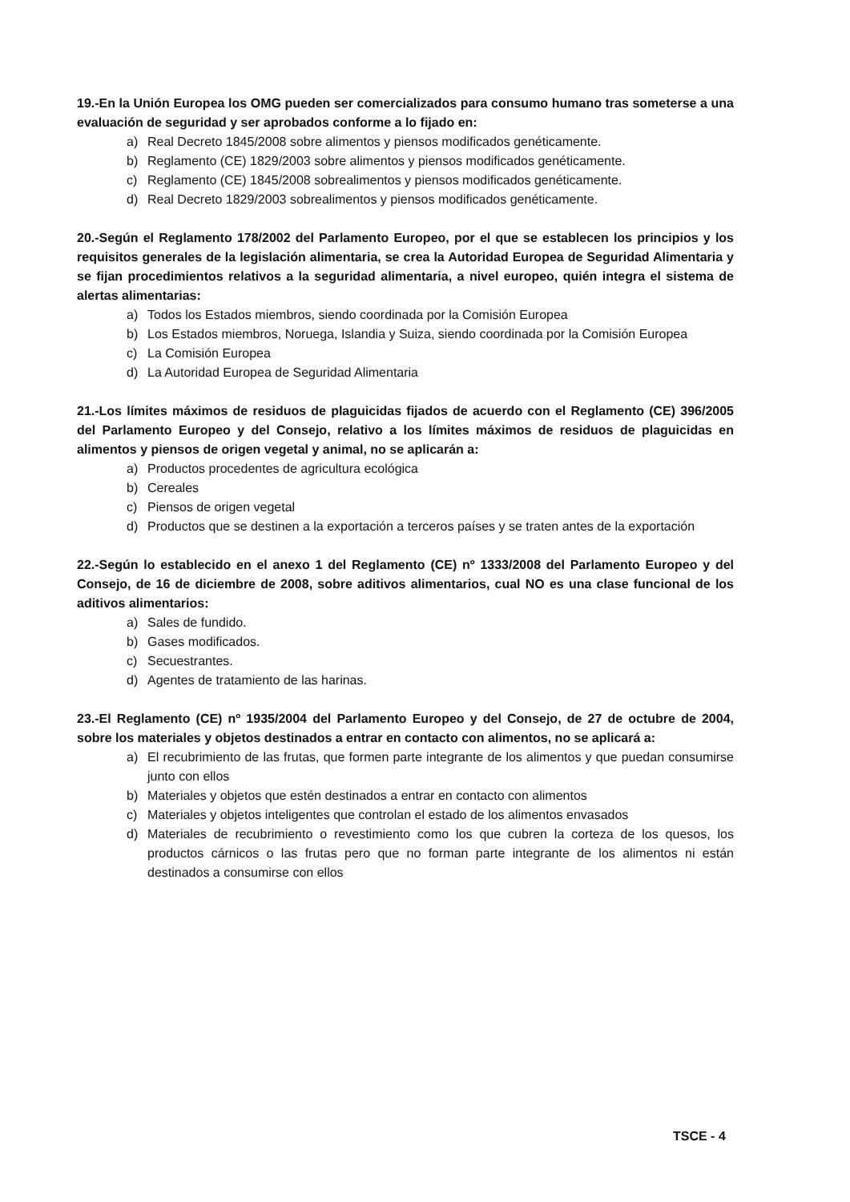19.-En la Unión Europea los OMG pueden ser comercializados para consumo humano tras someterse a una evaluación de seguridad y ser aprobados conforme a lo fijado en:
a) Real Decreto 1845/2008 sobre alimentos y piensos modificados genéticamente.
b) Reglamento (CE) 1829/2003 sobre alimentos y piensos modificados genéticamente.
c) Reglamento (CE) 1845/2008 sobrealimentos y piensos modificados genéticamente.
d) Real Decreto 1829/2003 sobrealimentos y piensos modificados genéticamente.
20.-Según el Reglamento 178/2002 del Parlamento Europeo, por el que se establecen los principios y los requisitos generales de la legislación alimentaria, se crea la Autoridad Europea de Seguridad Alimentaria y se fijan procedimientos relativos a la seguridad alimentaria, a nivel europeo, quién integra el sistema de alertas alimentarias:
a) Todos los Estados miembros, siendo coordinada por la Comisión Europea
b) Los Estados miembros, Noruega, Islandia y Suiza, siendo coordinada por la Comisión Europea
c) La Comisión Europea
d) La Autoridad Europea de Seguridad Alimentaria
21.-Los límites máximos de residuos de plaguicidas fijados de acuerdo con el Reglamento (CE) 396/2005 del Parlamento Europeo y del Consejo, relativo a los límites máximos de residuos de plaguicidas en alimentos y piensos de origen vegetal y animal, no se aplicarán a:
a) Productos procedentes de agricultura ecológica
b) Cereales
c) Piensos de origen vegetal
d) Productos que se destinen a la exportación a terceros países y se traten antes de la exportación
22.-Según lo establecido en el anexo 1 del Reglamento (CE) nº 1333/2008 del Parlamento Europeo y del Consejo, de 16 de diciembre de 2008, sobre aditivos alimentarios, cual NO es una clase funcional de los aditivos alimentarios:
a) Sales de fundido.
b) Gases modificados.
c) Secuestrantes.
d) Agentes de tratamiento de las harinas.
23.-El Reglamento (CE) nº 1935/2004 del Parlamento Europeo y del Consejo, de 27 de octubre de 2004, sobre los materiales y objetos destinados a entrar en contacto con alimentos, no se aplicará a:
a) El recubrimiento de las frutas, que formen parte integrante de los alimentos y que puedan consumirse junto con ellos
b) Materiales y objetos que estén destinados a entrar en contacto con alimentos
c) Materiales y objetos inteligentes que controlan el estado de los alimentos envasados
d) Materiales de recubrimiento o revestimiento como los que cubren la corteza de los quesos, los productos cárnicos o las frutas pero que no forman parte integrante de los alimentos ni están destinados a consumirse con ellos
TSCE - 4